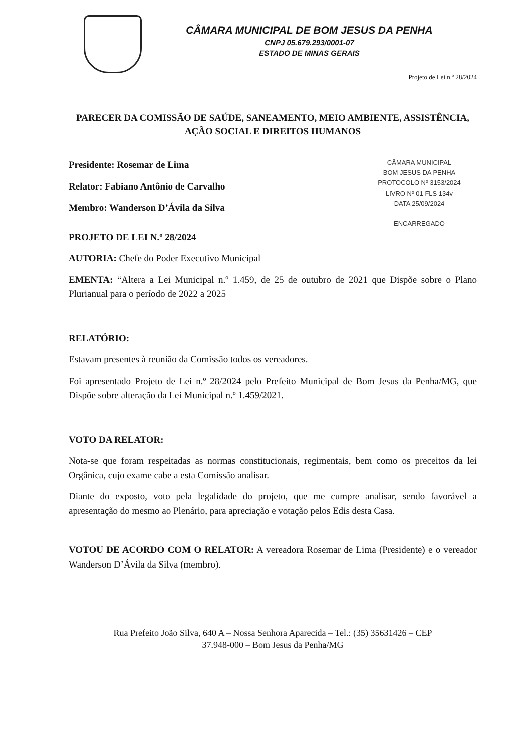CÂMARA MUNICIPAL DE BOM JESUS DA PENHA
CNPJ 05.679.293/0001-07
ESTADO DE MINAS GERAIS
Projeto de Lei n.º 28/2024
PARECER DA COMISSÃO DE SAÚDE, SANEAMENTO, MEIO AMBIENTE, ASSISTÊNCIA, AÇÃO SOCIAL E DIREITOS HUMANOS
CÂMARA MUNICIPAL
BOM JESUS DA PENHA
PROTOCOLO Nº 3153/2024
LIVRO Nº 01 FLS 134v
DATA 25/09/2024
ENCARREGADO
Presidente: Rosemar de Lima
Relator: Fabiano Antônio de Carvalho
Membro: Wanderson D’Ávila da Silva
PROJETO DE LEI N.º 28/2024
AUTORIA: Chefe do Poder Executivo Municipal
EMENTA: “Altera a Lei Municipal n.º 1.459, de 25 de outubro de 2021 que Dispõe sobre o Plano Plurianual para o período de 2022 a 2025
RELATÓRIO:
Estavam presentes à reunião da Comissão todos os vereadores.
Foi apresentado Projeto de Lei n.º 28/2024 pelo Prefeito Municipal de Bom Jesus da Penha/MG, que Dispõe sobre alteração da Lei Municipal n.º 1.459/2021.
VOTO DA RELATOR:
Nota-se que foram respeitadas as normas constitucionais, regimentais, bem como os preceitos da lei Orgânica, cujo exame cabe a esta Comissão analisar.
Diante do exposto, voto pela legalidade do projeto, que me cumpre analisar, sendo favorável a apresentação do mesmo ao Plenário, para apreciação e votação pelos Edis desta Casa.
VOTOU DE ACORDO COM O RELATOR: A vereadora Rosemar de Lima (Presidente) e o vereador Wanderson D’Ávila da Silva (membro).
Rua Prefeito João Silva, 640 A – Nossa Senhora Aparecida – Tel.: (35) 35631426 – CEP
37.948-000 – Bom Jesus da Penha/MG